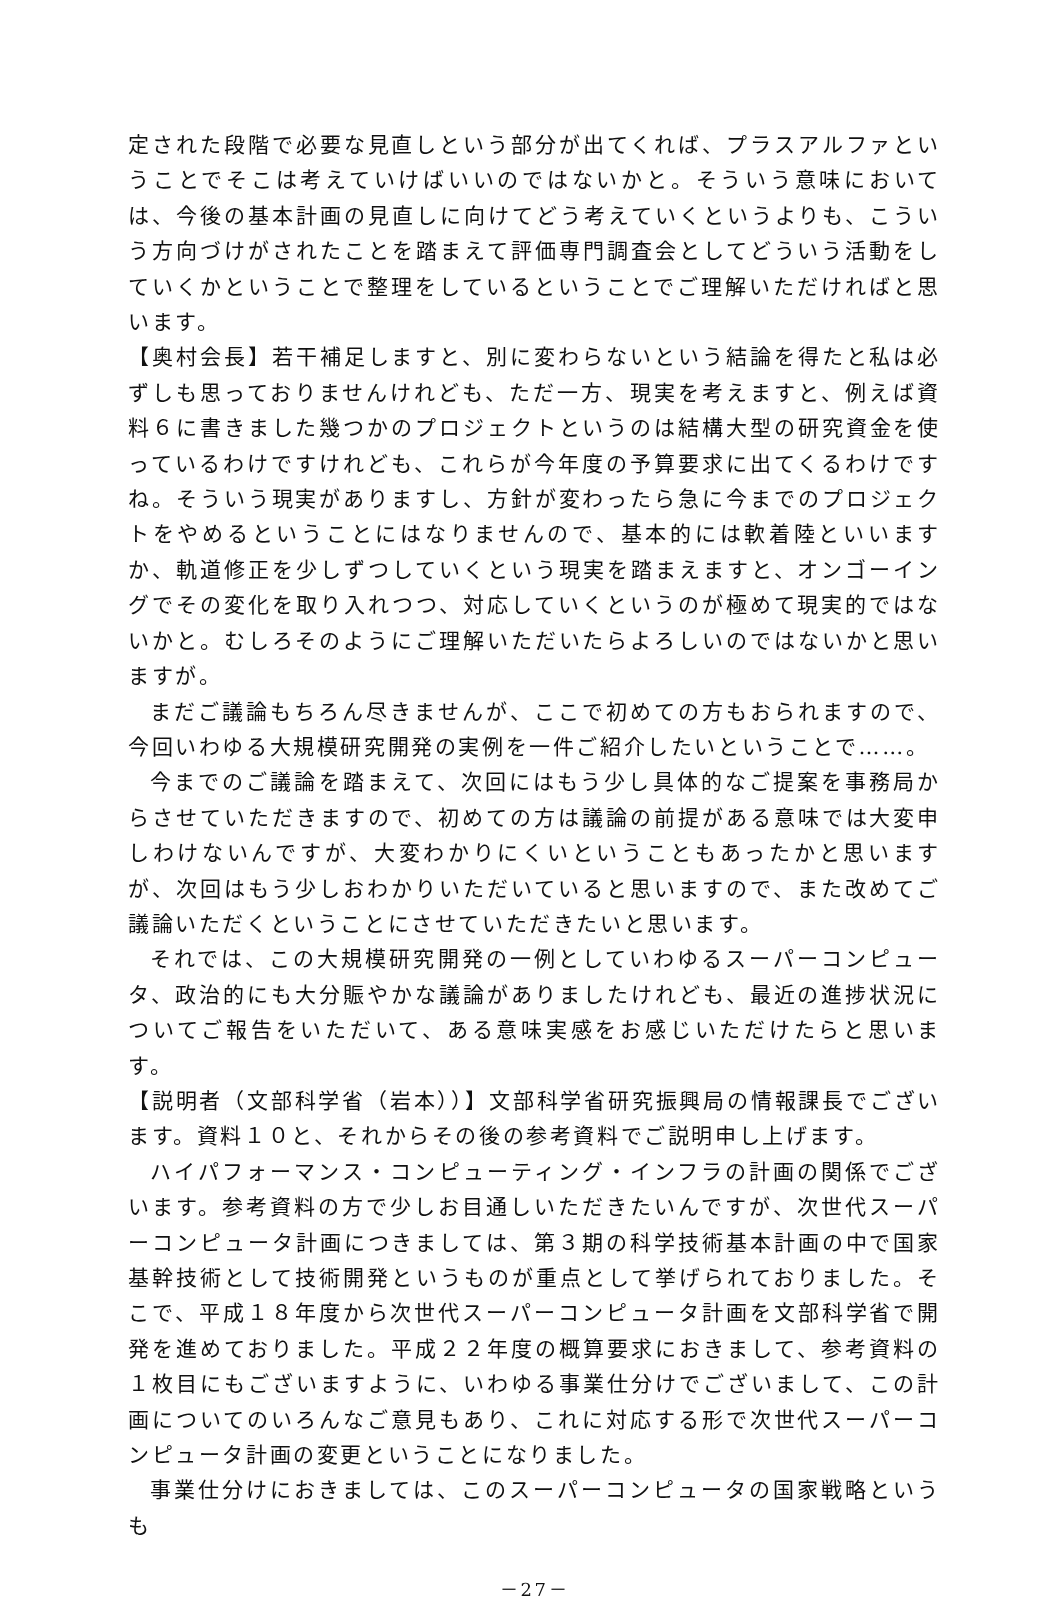定された段階で必要な見直しという部分が出てくれば、プラスアルファということでそこは考えていけばいいのではないかと。そういう意味においては、今後の基本計画の見直しに向けてどう考えていくというよりも、こういう方向づけがされたことを踏まえて評価専門調査会としてどういう活動をしていくかということで整理をしているということでご理解いただければと思います。
【奥村会長】若干補足しますと、別に変わらないという結論を得たと私は必ずしも思っておりませんけれども、ただ一方、現実を考えますと、例えば資料６に書きました幾つかのプロジェクトというのは結構大型の研究資金を使っているわけですけれども、これらが今年度の予算要求に出てくるわけですね。そういう現実がありますし、方針が変わったら急に今までのプロジェクトをやめるということにはなりませんので、基本的には軟着陸といいますか、軌道修正を少しずつしていくという現実を踏まえますと、オンゴーイングでその変化を取り入れつつ、対応していくというのが極めて現実的ではないかと。むしろそのようにご理解いただいたらよろしいのではないかと思いますが。
まだご議論もちろん尽きませんが、ここで初めての方もおられますので、今回いわゆる大規模研究開発の実例を一件ご紹介したいということで……。
今までのご議論を踏まえて、次回にはもう少し具体的なご提案を事務局からさせていただきますので、初めての方は議論の前提がある意味では大変申しわけないんですが、大変わかりにくいということもあったかと思いますが、次回はもう少しおわかりいただいていると思いますので、また改めてご議論いただくということにさせていただきたいと思います。
それでは、この大規模研究開発の一例としていわゆるスーパーコンピュータ、政治的にも大分賑やかな議論がありましたけれども、最近の進捗状況についてご報告をいただいて、ある意味実感をお感じいただけたらと思います。
【説明者（文部科学省（岩本））】文部科学省研究振興局の情報課長でございます。資料１０と、それからその後の参考資料でご説明申し上げます。
ハイパフォーマンス・コンピューティング・インフラの計画の関係でございます。参考資料の方で少しお目通しいただきたいんですが、次世代スーパーコンピュータ計画につきましては、第３期の科学技術基本計画の中で国家基幹技術として技術開発というものが重点として挙げられておりました。そこで、平成１８年度から次世代スーパーコンピュータ計画を文部科学省で開発を進めておりました。平成２２年度の概算要求におきまして、参考資料の１枚目にもございますように、いわゆる事業仕分けでございまして、この計画についてのいろんなご意見もあり、これに対応する形で次世代スーパーコンピュータ計画の変更ということになりました。
事業仕分けにおきましては、このスーパーコンピュータの国家戦略というも
－27－